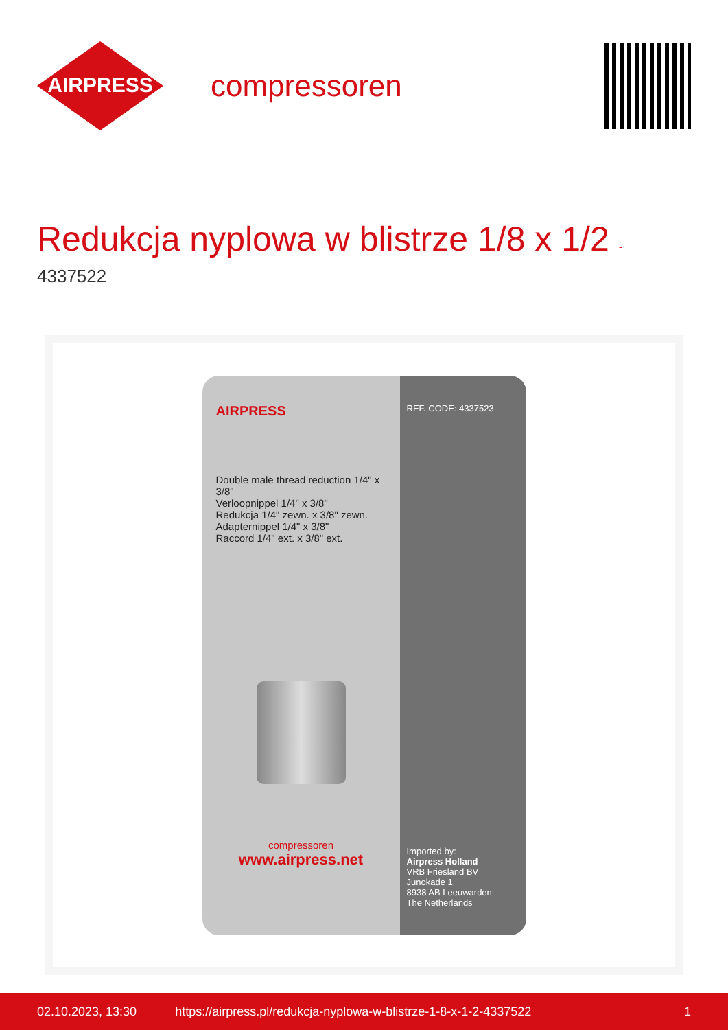AIRPRESS
compressoren
Redukcja nyplowa w blistrze 1/8 x 1/2 -
4337522
AIRPRESS
Double male thread reduction 1/4" x 3/8"
Verloopnippel 1/4" x 3/8"
Redukcja 1/4" zewn. x 3/8" zewn.
Adapternippel 1/4" x 3/8"
Raccord 1/4" ext. x 3/8" ext.
compressoren
www.airpress.net
REF. CODE: 4337523
Imported by:
Airpress Holland
VRB Friesland BV
Junokade 1
8938 AB Leeuwarden
The Netherlands
02.10.2023, 13:30 https://airpress.pl/redukcja-nyplowa-w-blistrze-1-8-x-1-2-4337522 1